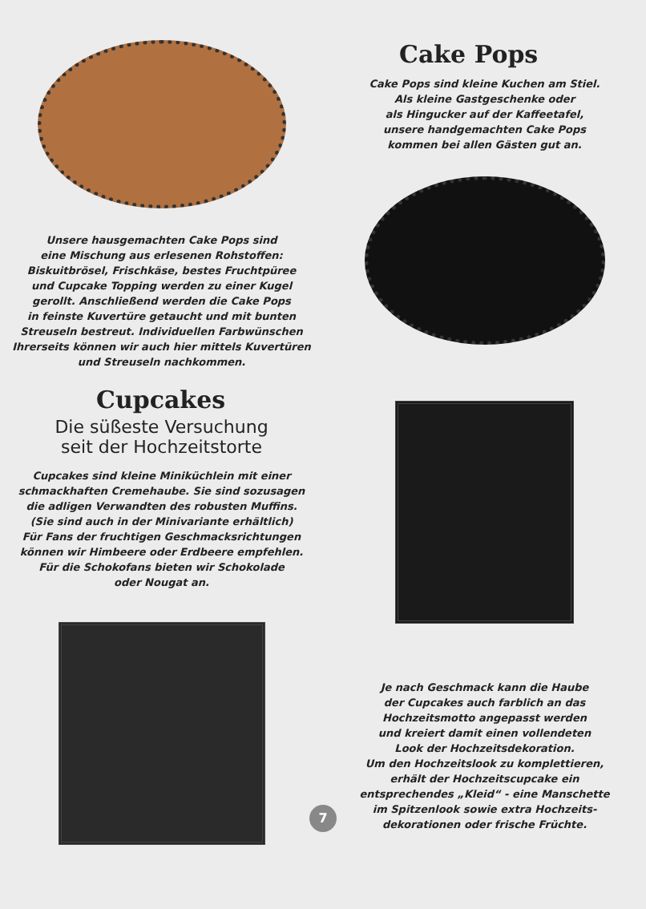Unsere hausgemachten Cake Pops sind
eine Mischung aus erlesenen Rohstoffen:
Biskuitbrösel, Frischkäse, bestes Fruchtpüree
und Cupcake Topping werden zu einer Kugel
gerollt. Anschließend werden die Cake Pops
in feinste Kuvertüre getaucht und mit bunten
Streuseln bestreut. Individuellen Farbwünschen
Ihrerseits können wir auch hier mittels Kuvertüren
und Streuseln nachkommen.
Cupcakes
Die süßeste Versuchung
seit der Hochzeitstorte
Cupcakes sind kleine Miniküchlein mit einer
schmackhaften Cremehaube. Sie sind sozusagen
die adligen Verwandten des robusten Muffins.
(Sie sind auch in der Minivariante erhältlich)
Für Fans der fruchtigen Geschmacksrichtungen
können wir Himbeere oder Erdbeere empfehlen.
Für die Schokofans bieten wir Schokolade
oder Nougat an.
Cake Pops
Cake Pops sind kleine Kuchen am Stiel.
Als kleine Gastgeschenke oder
als Hingucker auf der Kaffeetafel,
unsere handgemachten Cake Pops
kommen bei allen Gästen gut an.
Je nach Geschmack kann die Haube
der Cupcakes auch farblich an das
Hochzeitsmotto angepasst werden
und kreiert damit einen vollendeten
Look der Hochzeitsdekoration.
Um den Hochzeitslook zu komplettieren,
erhält der Hochzeitscupcake ein
entsprechendes „Kleid“ - eine Manschette
im Spitzenlook sowie extra Hochzeits-
dekorationen oder frische Früchte.
7